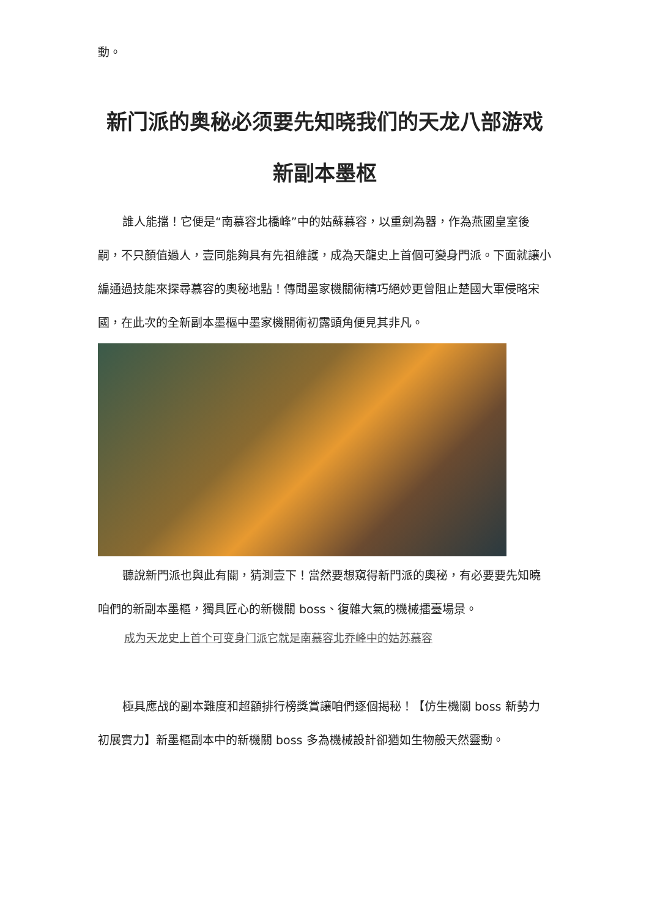動。
新门派的奥秘必须要先知晓我们的天龙八部游戏新副本墨枢
誰人能擋！它便是“南慕容北橋峰”中的姑蘇慕容，以重劍為器，作為燕國皇室後嗣，不只顏值過人，壹同能夠具有先祖維護，成為天龍史上首個可變身門派。下面就讓小編通過技能來探尋慕容的奧秘地點！傳聞墨家機關術精巧絕妙更曾阻止楚國大軍侵略宋國，在此次的全新副本墨樞中墨家機關術初露頭角便見其非凡。
聽說新門派也與此有關，猜測壹下！當然要想窺得新門派的奧秘，有必要要先知曉咱們的新副本墨樞，獨具匠心的新機關 boss、復雜大氣的機械擂臺場景。
成为天龙史上首个可变身门派它就是南慕容北乔峰中的姑苏慕容
極具應战的副本難度和超額排行榜獎賞讓咱們逐個揭秘！【仿生機關 boss 新勢力初展實力】新墨樞副本中的新機關 boss 多為機械設計卻猶如生物般天然靈動。